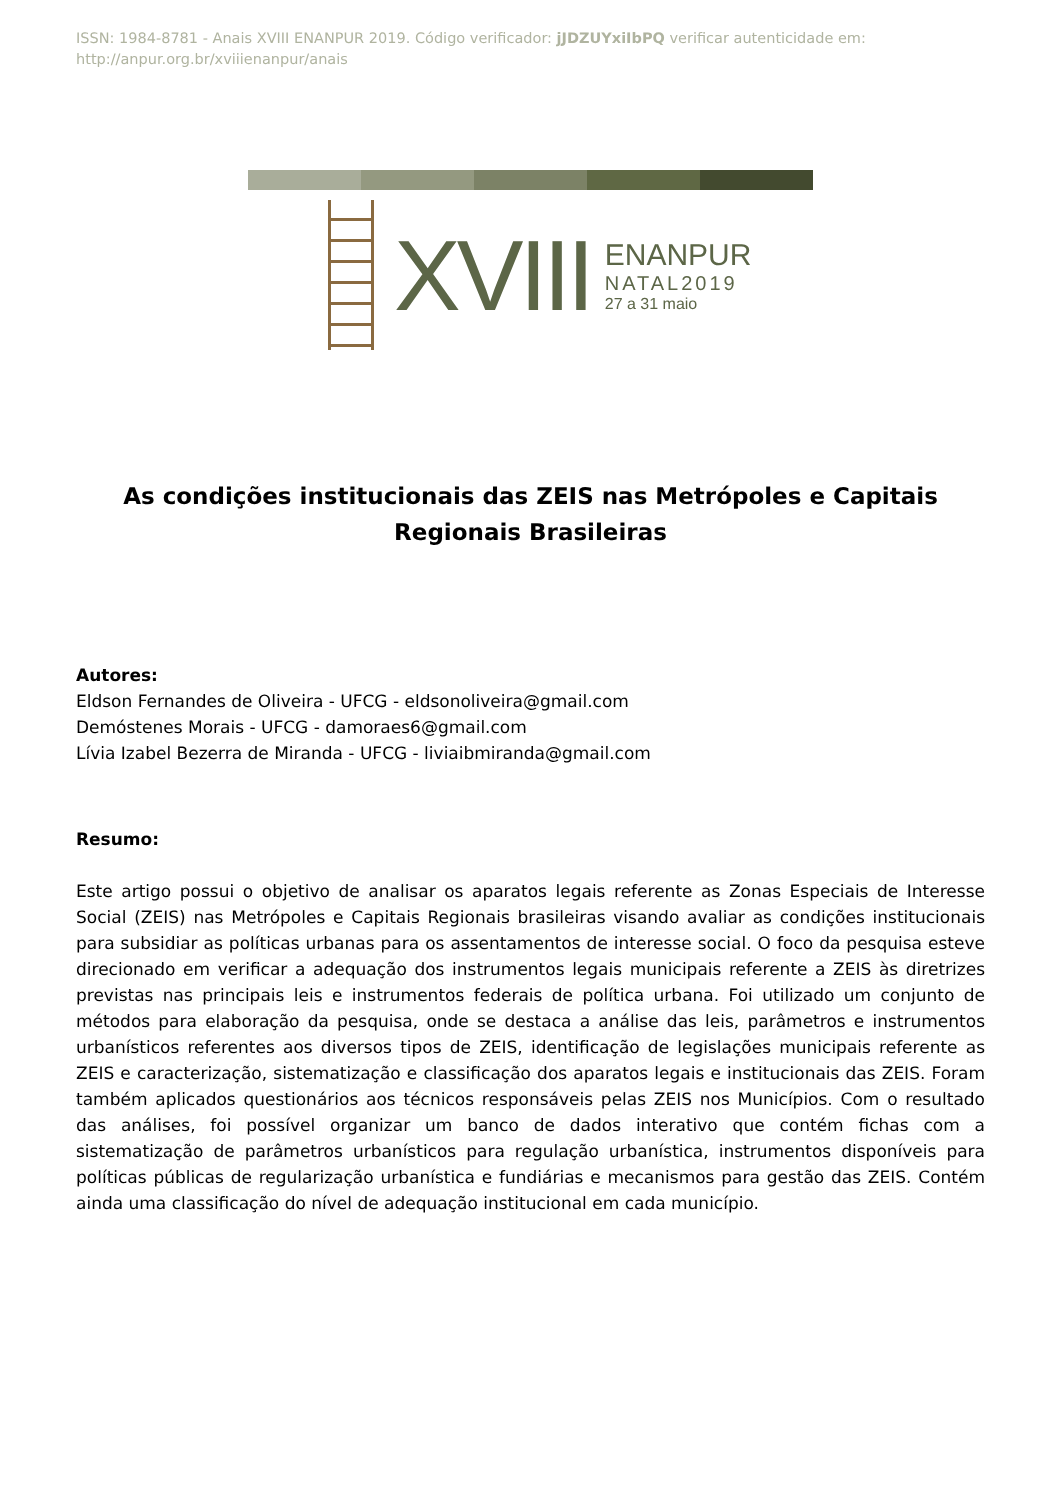ISSN: 1984-8781 - Anais XVIII ENANPUR 2019. Código verificador: jJDZUYxiIbPQ verificar autenticidade em: http://anpur.org.br/xviiienanpur/anais
XVIII
ENANPUR
NATAL2019
27 a 31 maio
As condições institucionais das ZEIS nas Metrópoles e Capitais Regionais Brasileiras
Autores:
Eldson Fernandes de Oliveira - UFCG - eldsonoliveira@gmail.com
Demóstenes Morais - UFCG - damoraes6@gmail.com
Lívia Izabel Bezerra de Miranda - UFCG - liviaibmiranda@gmail.com
Resumo:
Este artigo possui o objetivo de analisar os aparatos legais referente as Zonas Especiais de Interesse Social (ZEIS) nas Metrópoles e Capitais Regionais brasileiras visando avaliar as condições institucionais para subsidiar as políticas urbanas para os assentamentos de interesse social. O foco da pesquisa esteve direcionado em verificar a adequação dos instrumentos legais municipais referente a ZEIS às diretrizes previstas nas principais leis e instrumentos federais de política urbana. Foi utilizado um conjunto de métodos para elaboração da pesquisa, onde se destaca a análise das leis, parâmetros e instrumentos urbanísticos referentes aos diversos tipos de ZEIS, identificação de legislações municipais referente as ZEIS e caracterização, sistematização e classificação dos aparatos legais e institucionais das ZEIS. Foram também aplicados questionários aos técnicos responsáveis pelas ZEIS nos Municípios. Com o resultado das análises, foi possível organizar um banco de dados interativo que contém fichas com a sistematização de parâmetros urbanísticos para regulação urbanística, instrumentos disponíveis para políticas públicas de regularização urbanística e fundiárias e mecanismos para gestão das ZEIS. Contém ainda uma classificação do nível de adequação institucional em cada município.